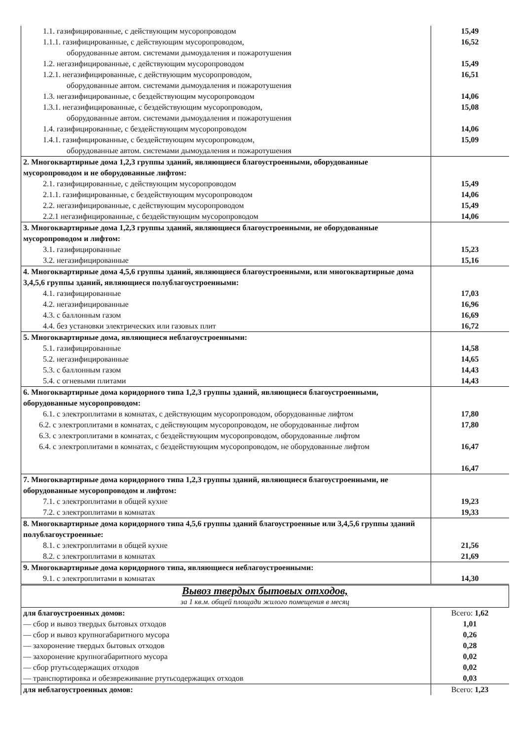| 1.1. газифицированные, с действующим мусоропроводом 1.1.1. газифицированные, с действующим мусоропроводом, оборудованные автом. системами дымоудаления и пожаротушения 1.2. негазифицированные, с действующим мусоропроводом 1.2.1. негазифицированные, с действующим мусоропроводом, оборудованные автом. системами дымоудаления и пожаротушения 1.3. негазифицированные, с бездействующим мусоропроводом 1.3.1. негазифицированные, с бездействующим мусоропроводом, оборудованные автом. системами дымоудаления и пожаротушения 1.4. газифицированные, с бездействующим мусоропроводом 1.4.1. газифицированные, с бездействующим мусоропроводом, оборудованные автом. системами дымоудаления и пожаротушения | 15,49 16,52 15,49 16,51 14,06 15,08 14,06 15,09 |
| 2. Многоквартирные дома 1,2,3 группы зданий, являющиеся благоустроенными, оборудованные мусоропроводом и не оборудованные лифтом: 2.1. газифицированные, с действующим мусоропроводом 2.1.1. газифицированные, с бездействующим мусоропроводом 2.2. негазифицированные, с действующим мусоропроводом 2.2.1 негазифицированные, с бездействующим мусоропроводом | 15,49 14,06 15,49 14,06 |
| 3. Многоквартирные дома 1,2,3 группы зданий, являющиеся благоустроенными, не оборудованные мусоропроводом и лифтом: 3.1. газифицированные 3.2. негазифицированные | 15,23 15,16 |
| 4. Многоквартирные дома 4,5,6 группы зданий, являющиеся благоустроенными, или многоквартирные дома 3,4,5,6 группы зданий, являющиеся полублагоустроенными: 4.1. газифицированные 4.2. негазифицированные 4.3. с баллонным газом 4.4. без установки электрических или газовых плит | 17,03 16,96 16,69 16,72 |
| 5. Многоквартирные дома, являющиеся неблагоустроенными: 5.1. газифицированные 5.2. негазифицированные 5.3. с баллонным газом 5.4. с огневыми плитами | 14,58 14,65 14,43 14,43 |
| 6. Многоквартирные дома коридорного типа 1,2,3 группы зданий, являющиеся благоустроенными, оборудованные мусоропроводом: 6.1. с электроплитами в комнатах, с действующим мусоропроводом, оборудованные лифтом 6.2. с электроплитами в комнатах, с действующим мусоропроводом, не оборудованные лифтом 6.3. с электроплитами в комнатах, с бездействующим мусоропроводом, оборудованные лифтом 6.4. с электроплитами в комнатах, с бездействующим мусоропроводом, не оборудованные лифтом | 17,80 17,80 16,47 16,47 |
| 7. Многоквартирные дома коридорного типа 1,2,3 группы зданий, являющиеся благоустроенными, не оборудованные мусоропроводом и лифтом: 7.1. с электроплитами в общей кухне 7.2. с электроплитами в комнатах | 19,23 19,33 |
| 8. Многоквартирные дома коридорного типа 4,5,6 группы зданий благоустроенные или 3,4,5,6 группы зданий полублагоустроенные: 8.1. с электроплитами в общей кухне 8.2. с электроплитами в комнатах | 21,56 21,69 |
| 9. Многоквартирные дома коридорного типа, являющиеся неблагоустроенными: 9.1. с электроплитами в комнатах | 14,30 |
| Вывоз твердых бытовых отходов, за 1 кв.м. общей площади жилого помещения в месяц | |
| для благоустроенных домов: — сбор и вывоз твердых бытовых отходов — сбор и вывоз крупногабаритного мусора — захоронение твердых бытовых отходов — захоронение крупногабаритного мусора — сбор ртутьсодержащих отходов — транспортировка и обезвреживание ртутьсодержащих отходов | Всего: 1,62 1,01 0,26 0,28 0,02 0,02 0,03 |
| для неблагоустроенных домов: | Всего: 1,23 |